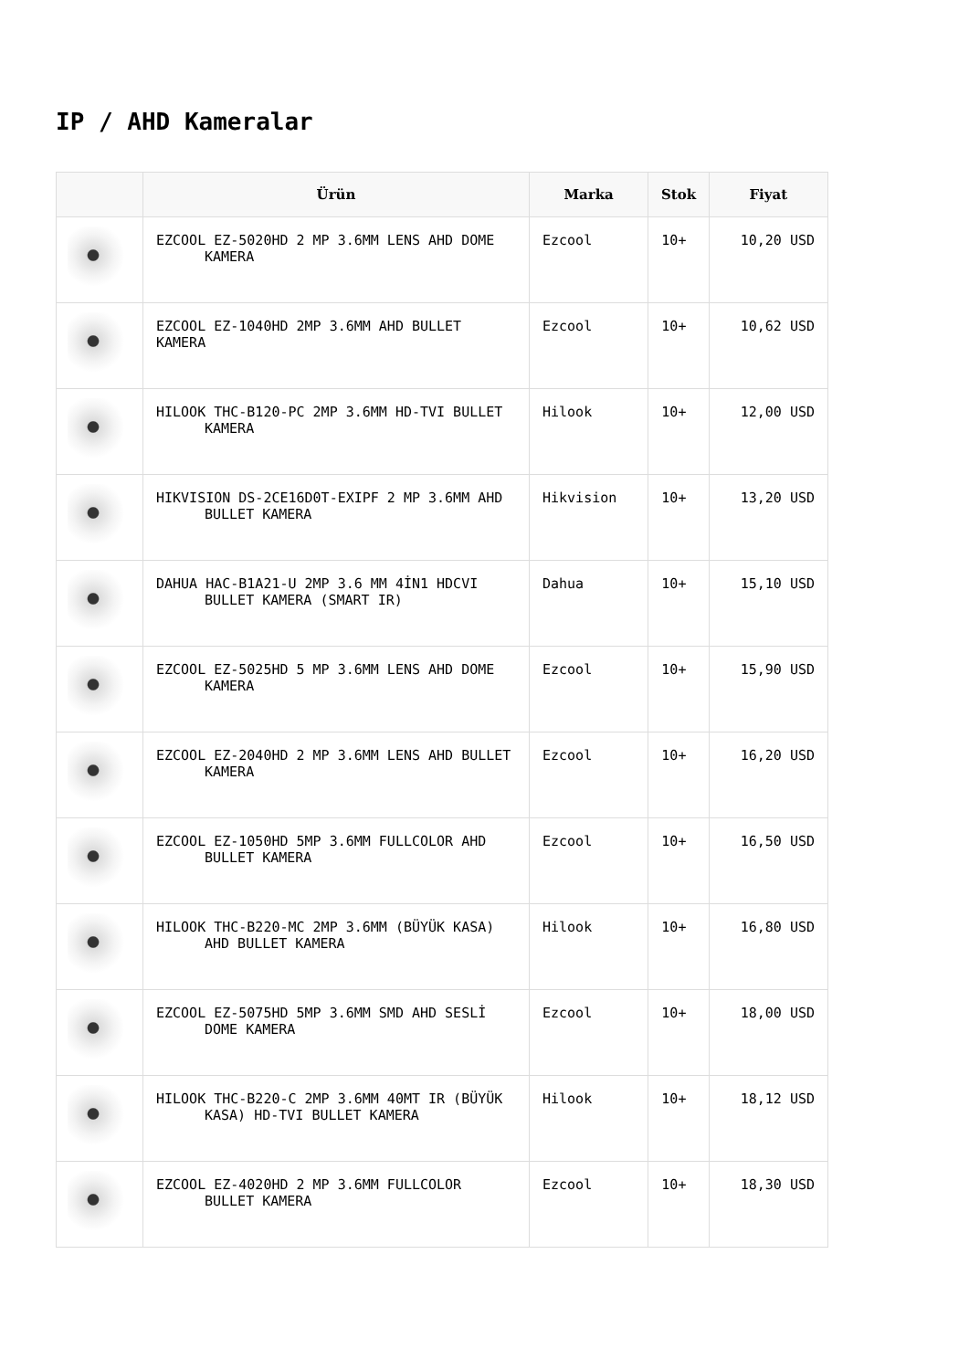IP / AHD Kameralar
| | Ürün | Marka | Stok | Fiyat |
| --- | --- | --- | --- | --- |
| | EZCOOL EZ-5020HD 2 MP 3.6MM LENS AHD DOME KAMERA | Ezcool | 10+ | 10,20 USD |
| | EZCOOL EZ-1040HD 2MP 3.6MM AHD BULLET KAMERA | Ezcool | 10+ | 10,62 USD |
| | HILOOK THC-B120-PC 2MP 3.6MM HD-TVI BULLET KAMERA | Hilook | 10+ | 12,00 USD |
| | HIKVISION DS-2CE16D0T-EXIPF 2 MP 3.6MM AHD BULLET KAMERA | Hikvision | 10+ | 13,20 USD |
| | DAHUA HAC-B1A21-U 2MP 3.6 MM 4İN1 HDCVI BULLET KAMERA (SMART IR) | Dahua | 10+ | 15,10 USD |
| | EZCOOL EZ-5025HD 5 MP 3.6MM LENS AHD DOME KAMERA | Ezcool | 10+ | 15,90 USD |
| | EZCOOL EZ-2040HD 2 MP 3.6MM LENS AHD BULLET KAMERA | Ezcool | 10+ | 16,20 USD |
| | EZCOOL EZ-1050HD 5MP 3.6MM FULLCOLOR AHD BULLET KAMERA | Ezcool | 10+ | 16,50 USD |
| | HILOOK THC-B220-MC 2MP 3.6MM (BÜYÜK KASA) AHD BULLET KAMERA | Hilook | 10+ | 16,80 USD |
| | EZCOOL EZ-5075HD 5MP 3.6MM SMD AHD SESLİ DOME KAMERA | Ezcool | 10+ | 18,00 USD |
| | HILOOK THC-B220-C 2MP 3.6MM 40MT IR (BÜYÜK KASA) HD-TVI BULLET KAMERA | Hilook | 10+ | 18,12 USD |
| | EZCOOL EZ-4020HD 2 MP 3.6MM FULLCOLOR BULLET KAMERA | Ezcool | 10+ | 18,30 USD |